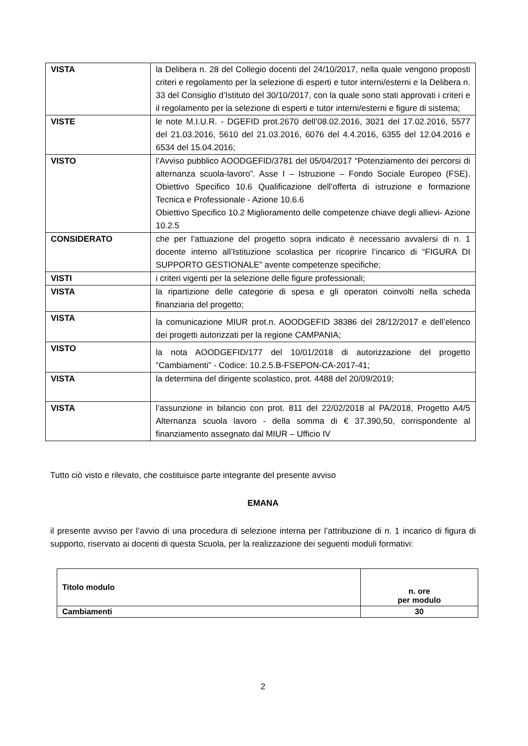| VISTA | la Delibera n. 28 del Collegio docenti del 24/10/2017, nella quale vengono proposti criteri e regolamento per la selezione di esperti e tutor interni/esterni e la Delibera n. 33 del Consiglio d’Istituto del 30/10/2017, con la quale sono stati approvati i criteri e il regolamento per la selezione di esperti e tutor interni/esterni e figure di sistema; |
| VISTE | le note M.I.U.R. - DGEFID prot.2670 dell’08.02.2016, 3021 del 17.02.2016, 5577 del 21.03.2016, 5610 del 21.03.2016, 6076 del 4.4.2016, 6355 del 12.04.2016 e 6534 del 15.04.2016; |
| VISTO | l’Avviso pubblico AOODGEFID/3781 del 05/04/2017 “Potenziamento dei percorsi di alternanza scuola-lavoro”. Asse I – Istruzione – Fondo Sociale Europeo (FSE). Obiettivo Specifico 10.6 Qualificazione dell’offerta di istruzione e formazione Tecnica e Professionale - Azione 10.6.6 Obiettivo Specifico 10.2 Miglioramento delle competenze chiave degli allievi- Azione 10.2.5 |
| CONSIDERATO | che per l’attuazione del progetto sopra indicato è necessario avvalersi di n. 1 docente interno all’Istituzione scolastica per ricoprire l’incarico di “FIGURA DI SUPPORTO GESTIONALE” avente competenze specifiche; |
| VISTI | i criteri vigenti per la selezione delle figure professionali; |
| VISTA | la ripartizione delle categorie di spesa e gli operatori coinvolti nella scheda finanziaria del progetto; |
| VISTA | la comunicazione MIUR prot.n. AOODGEFID 38386 del 28/12/2017 e dell’elenco dei progetti autorizzati per la regione CAMPANIA; |
| VISTO | la nota AOODGEFID/177 del 10/01/2018 di autorizzazione del progetto “Cambiamenti” - Codice: 10.2.5.B-FSEPON-CA-2017-41 ; |
| VISTA | la determina del dirigente scolastico, prot. 4488 del 20/09/2019; |
| VISTA | l’assunzione in bilancio con prot. 811 del 22/02/2018 al PA/2018, Progetto A4/5 Alternanza scuola lavoro - della somma di € 37.390,50, corrispondente al finanziamento assegnato dal MIUR – Ufficio IV |
Tutto ciò visto e rilevato, che costituisce parte integrante del presente avviso
EMANA
il presente avviso per l’avvio di una procedura di selezione interna per l’attribuzione di n. 1 incarico di figura di supporto, riservato ai docenti di questa Scuola, per la realizzazione dei seguenti moduli formativi:
| Titolo modulo | n. ore per modulo |
| Cambiamenti | 30 |
2